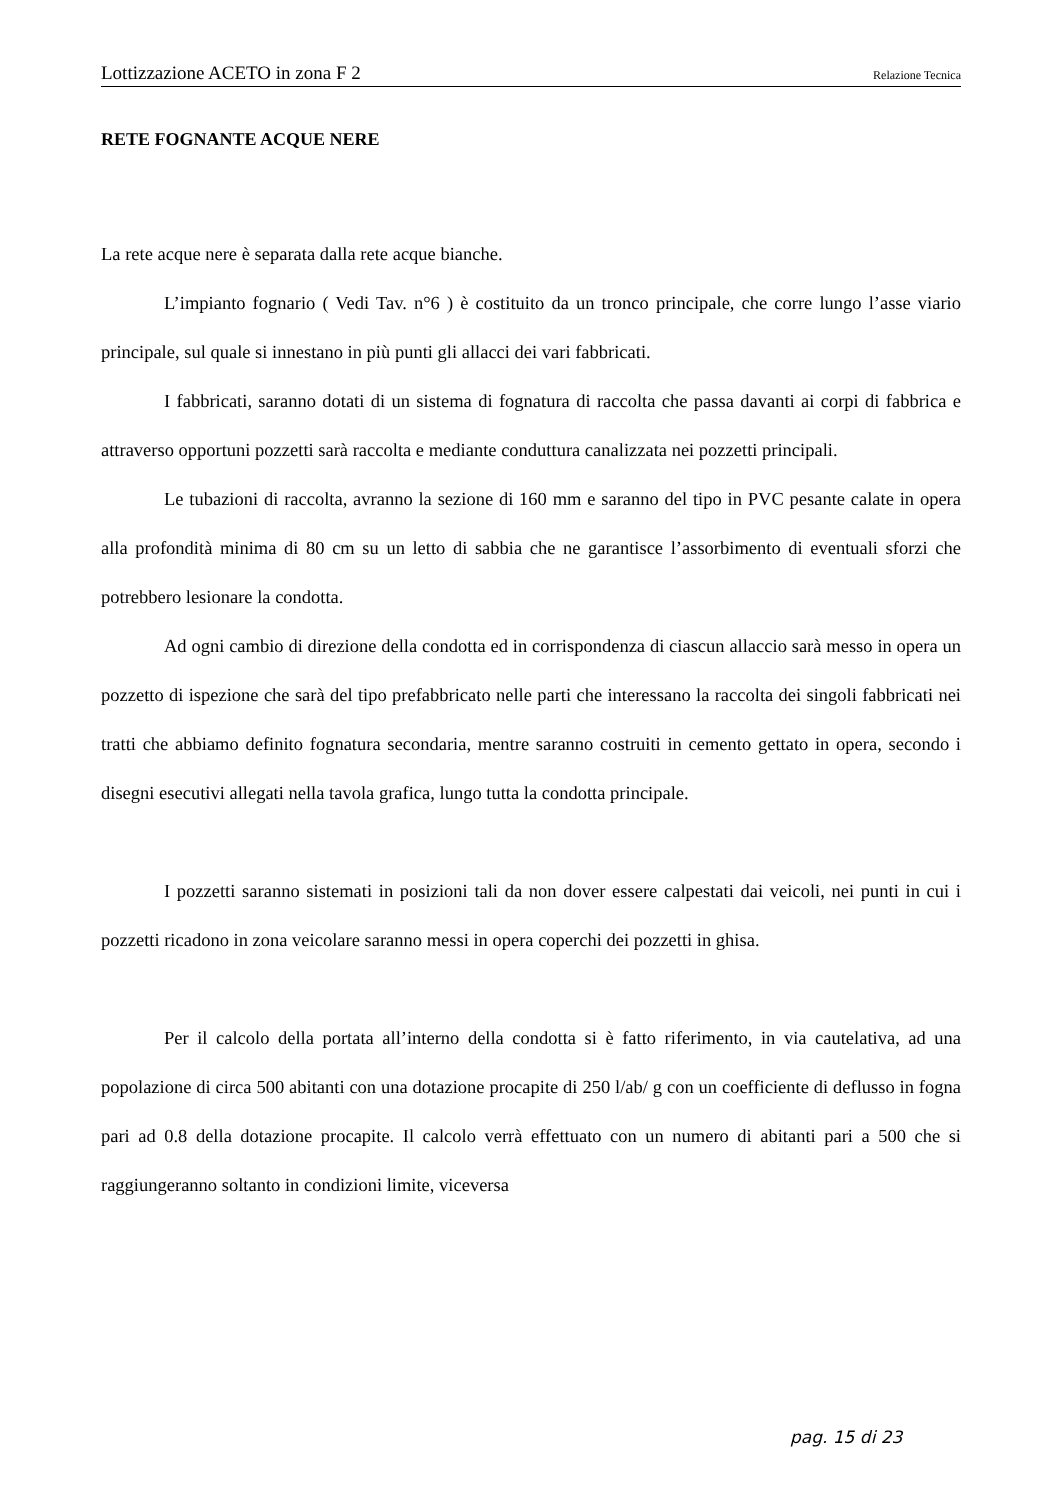Lottizzazione ACETO in zona F 2 Relazione Tecnica
RETE FOGNANTE ACQUE NERE
La rete acque nere è separata dalla rete acque bianche.
L’impianto fognario ( Vedi Tav. n°6 ) è costituito da un tronco principale, che corre lungo l’asse viario principale, sul quale si innestano in più punti gli allacci dei vari fabbricati.
I fabbricati, saranno dotati di un sistema di fognatura di raccolta che passa davanti ai corpi di fabbrica e attraverso opportuni pozzetti sarà raccolta e mediante conduttura canalizzata nei pozzetti principali.
Le tubazioni di raccolta, avranno la sezione di 160 mm e saranno del tipo in PVC pesante calate in opera alla profondità minima di 80 cm su un letto di sabbia che ne garantisce l’assorbimento di eventuali sforzi che potrebbero lesionare la condotta.
Ad ogni cambio di direzione della condotta ed in corrispondenza di ciascun allaccio sarà messo in opera un pozzetto di ispezione che sarà del tipo prefabbricato nelle parti che interessano la raccolta dei singoli fabbricati nei tratti che abbiamo definito fognatura secondaria, mentre saranno costruiti in cemento gettato in opera, secondo i disegni esecutivi allegati nella tavola grafica, lungo tutta la condotta principale.
I pozzetti saranno sistemati in posizioni tali da non dover essere calpestati dai veicoli, nei punti in cui i pozzetti ricadono in zona veicolare saranno messi in opera coperchi dei pozzetti in ghisa.
Per il calcolo della portata all’interno della condotta si è fatto riferimento, in via cautelativa, ad una popolazione di circa 500 abitanti con una dotazione procapite di 250 l/ab/ g con un coefficiente di deflusso in fogna pari ad 0.8 della dotazione procapite. Il calcolo verrà effettuato con un numero di abitanti pari a 500 che si raggiungeranno soltanto in condizioni limite, viceversa
pag. 15 di 23